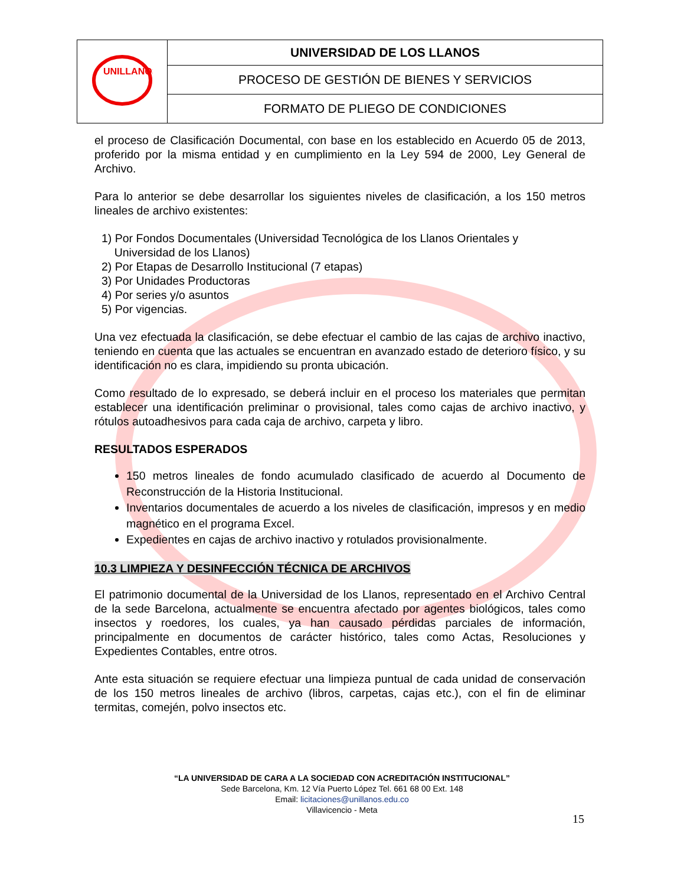| UNILLANOS | UNIVERSIDAD DE LOS LLANOS |
| | PROCESO DE GESTIÓN DE BIENES Y SERVICIOS |
| | FORMATO DE PLIEGO DE CONDICIONES |
el proceso de Clasificación Documental, con base en los establecido en Acuerdo 05 de 2013, proferido por la misma entidad y en cumplimiento en la Ley 594 de 2000, Ley General de Archivo.
Para lo anterior se debe desarrollar los siguientes niveles de clasificación, a los 150 metros lineales de archivo existentes:
1) Por Fondos Documentales (Universidad Tecnológica de los Llanos Orientales y
Universidad de los Llanos)
2) Por Etapas de Desarrollo Institucional (7 etapas)
3) Por Unidades Productoras
4) Por series y/o asuntos
5) Por vigencias.
Una vez efectuada la clasificación, se debe efectuar el cambio de las cajas de archivo inactivo, teniendo en cuenta que las actuales se encuentran en avanzado estado de deterioro físico, y su identificación no es clara, impidiendo su pronta ubicación.
Como resultado de lo expresado, se deberá incluir en el proceso los materiales que permitan establecer una identificación preliminar o provisional, tales como cajas de archivo inactivo, y rótulos autoadhesivos para cada caja de archivo, carpeta y libro.
RESULTADOS ESPERADOS
150 metros lineales de fondo acumulado clasificado de acuerdo al Documento de Reconstrucción de la Historia Institucional.
Inventarios documentales de acuerdo a los niveles de clasificación, impresos y en medio magnético en el programa Excel.
Expedientes en cajas de archivo inactivo y rotulados provisionalmente.
10.3 LIMPIEZA Y DESINFECCIÓN TÉCNICA DE ARCHIVOS
El patrimonio documental de la Universidad de los Llanos, representado en el Archivo Central de la sede Barcelona, actualmente se encuentra afectado por agentes biológicos, tales como insectos y roedores, los cuales, ya han causado pérdidas parciales de información, principalmente en documentos de carácter histórico, tales como Actas, Resoluciones y Expedientes Contables, entre otros.
Ante esta situación se requiere efectuar una limpieza puntual de cada unidad de conservación de los 150 metros lineales de archivo (libros, carpetas, cajas etc.), con el fin de eliminar termitas, comején, polvo insectos etc.
“LA UNIVERSIDAD DE CARA A LA SOCIEDAD CON ACREDITACIÓN INSTITUCIONAL”
Sede Barcelona, Km. 12 Vía Puerto López Tel. 661 68 00 Ext. 148
Email: licitaciones@unillanos.edu.co
Villavicencio - Meta
15